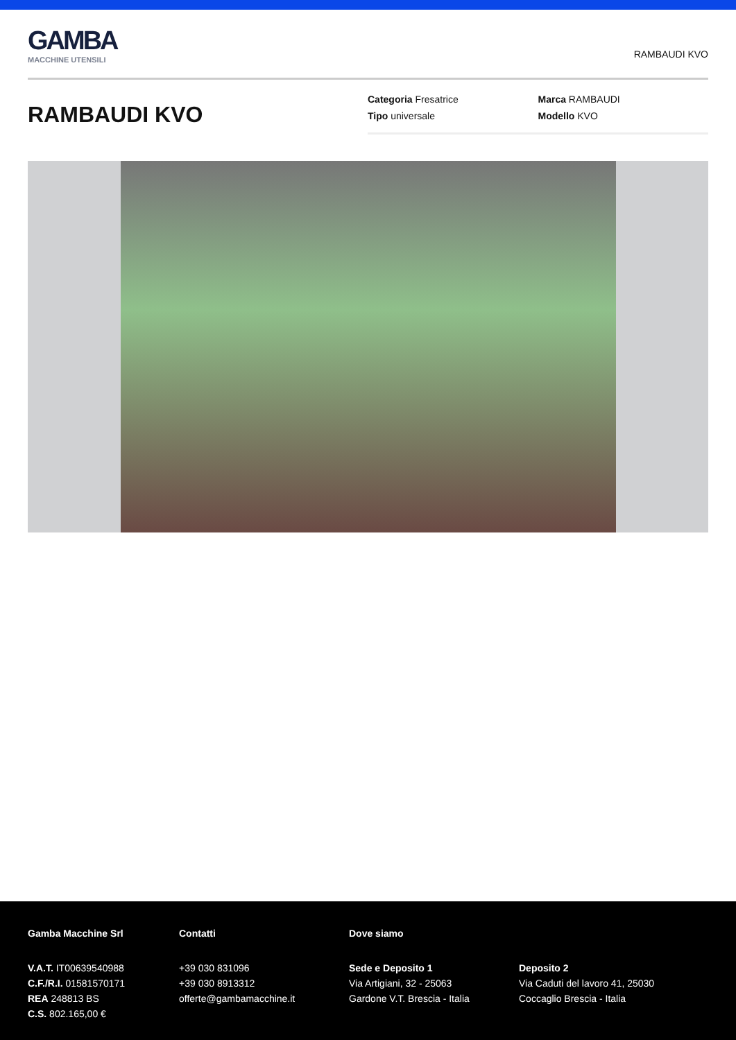GAMBA
MACCHINE UTENSILI
RAMBAUDI KVO
RAMBAUDI KVO
Categoria Fresatrice
Marca RAMBAUDI
Tipo universale
Modello KVO
Gamba Macchine Srl
V.A.T. IT00639540988
C.F./R.I. 01581570171
REA 248813 BS
C.S. 802.165,00 €
Contatti
+39 030 831096
+39 030 8913312
offerte@gambamacchine.it
Dove siamo
Sede e Deposito 1
Via Artigiani, 32 - 25063
Gardone V.T. Brescia - Italia
Deposito 2
Via Caduti del lavoro 41, 25030
Coccaglio Brescia - Italia